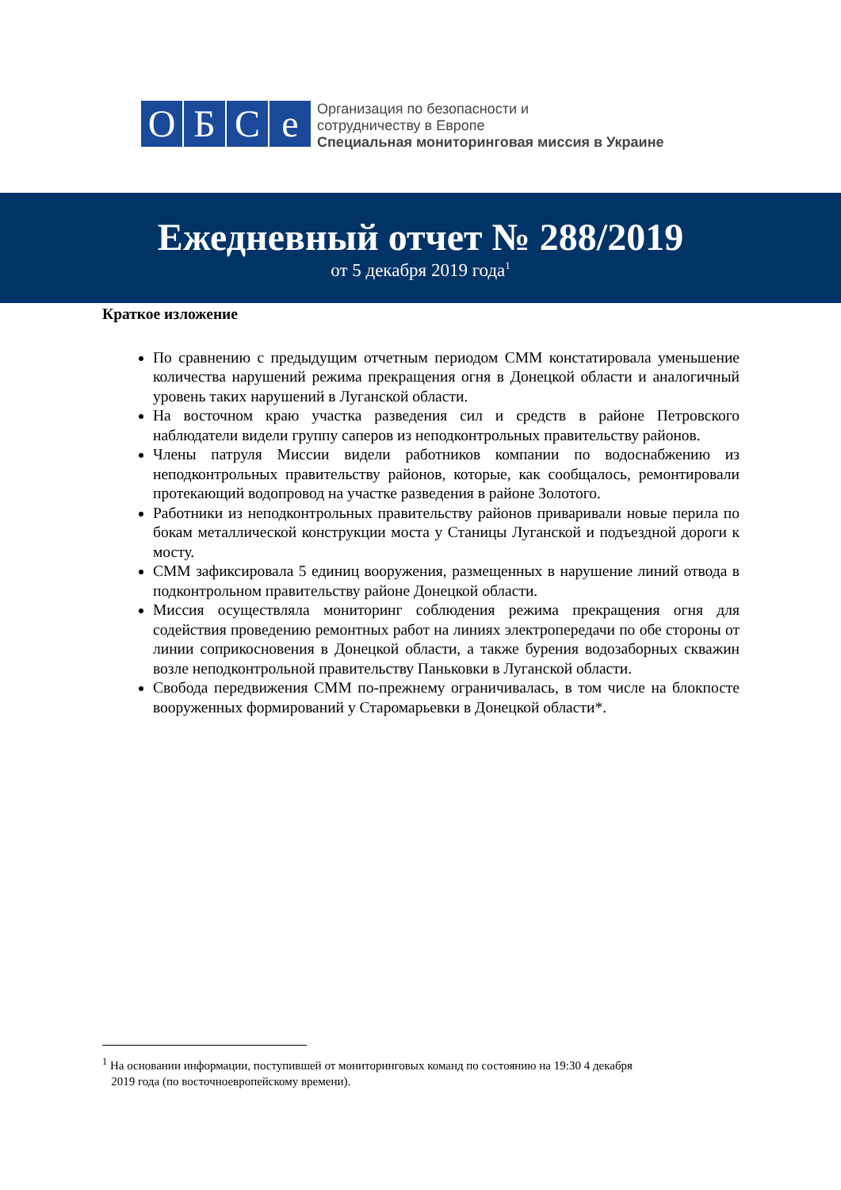O Б С е
Организация по безопасности и
сотрудничеству в Европе
Специальная мониторинговая миссия в Украине
Ежедневный отчет № 288/2019
от 5 декабря 2019 года<sup>1</sup>
Краткое изложение
По сравнению с предыдущим отчетным периодом СММ констатировала уменьшение количества нарушений режима прекращения огня в Донецкой области и аналогичный уровень таких нарушений в Луганской области.
На восточном краю участка разведения сил и средств в районе Петровского наблюдатели видели группу саперов из неподконтрольных правительству районов.
Члены патруля Миссии видели работников компании по водоснабжению из неподконтрольных правительству районов, которые, как сообщалось, ремонтировали протекающий водопровод на участке разведения в районе Золотого.
Работники из неподконтрольных правительству районов приваривали новые перила по бокам металлической конструкции моста у Станицы Луганской и подъездной дороги к мосту.
СММ зафиксировала 5 единиц вооружения, размещенных в нарушение линий отвода в подконтрольном правительству районе Донецкой области.
Миссия осуществляла мониторинг соблюдения режима прекращения огня для содействия проведению ремонтных работ на линиях электропередачи по обе стороны от линии соприкосновения в Донецкой области, а также бурения водозаборных скважин возле неподконтрольной правительству Паньковки в Луганской области.
Свобода передвижения СММ по-прежнему ограничивалась, в том числе на блокпосте вооруженных формирований у Старомарьевки в Донецкой области*.
<sup>1</sup> На основании информации, поступившей от мониторинговых команд по состоянию на 19:30 4 декабря
2019 года (по восточноевропейскому времени).